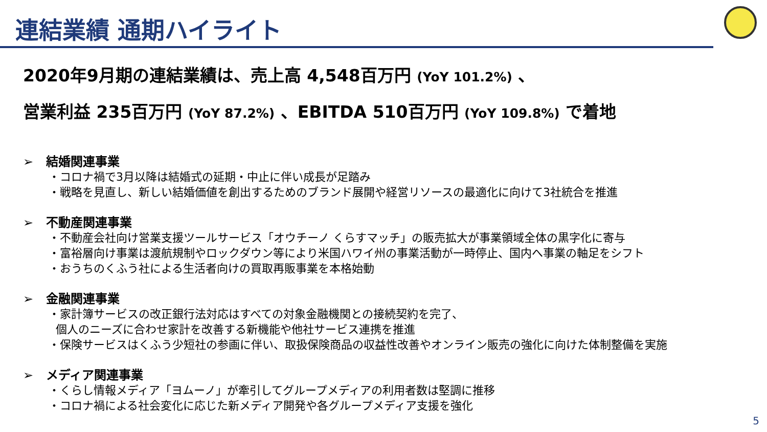連結業績 通期ハイライト
2020年9月期の連結業績は、売上高 4,548百万円 (YoY 101.2%) 、
営業利益 235百万円 (YoY 87.2%) 、EBITDA 510百万円 (YoY 109.8%) で着地
➢ 結婚関連事業
・コロナ禍で3月以降は結婚式の延期・中止に伴い成長が足踏み
・戦略を見直し、新しい結婚価値を創出するためのブランド展開や経営リソースの最適化に向けて3社統合を推進
➢ 不動産関連事業
・不動産会社向け営業支援ツールサービス「オウチーノ くらすマッチ」の販売拡大が事業領域全体の黒字化に寄与
・富裕層向け事業は渡航規制やロックダウン等により米国ハワイ州の事業活動が一時停止、国内へ事業の軸足をシフト
・おうちのくふう社による生活者向けの買取再販事業を本格始動
➢ 金融関連事業
・家計簿サービスの改正銀行法対応はすべての対象金融機関との接続契約を完了、
個人のニーズに合わせ家計を改善する新機能や他社サービス連携を推進
・保険サービスはくふう少短社の参画に伴い、取扱保険商品の収益性改善やオンライン販売の強化に向けた体制整備を実施
➢ メディア関連事業
・くらし情報メディア「ヨムーノ」が牽引してグループメディアの利用者数は堅調に推移
・コロナ禍による社会変化に応じた新メディア開発や各グループメディア支援を強化
5